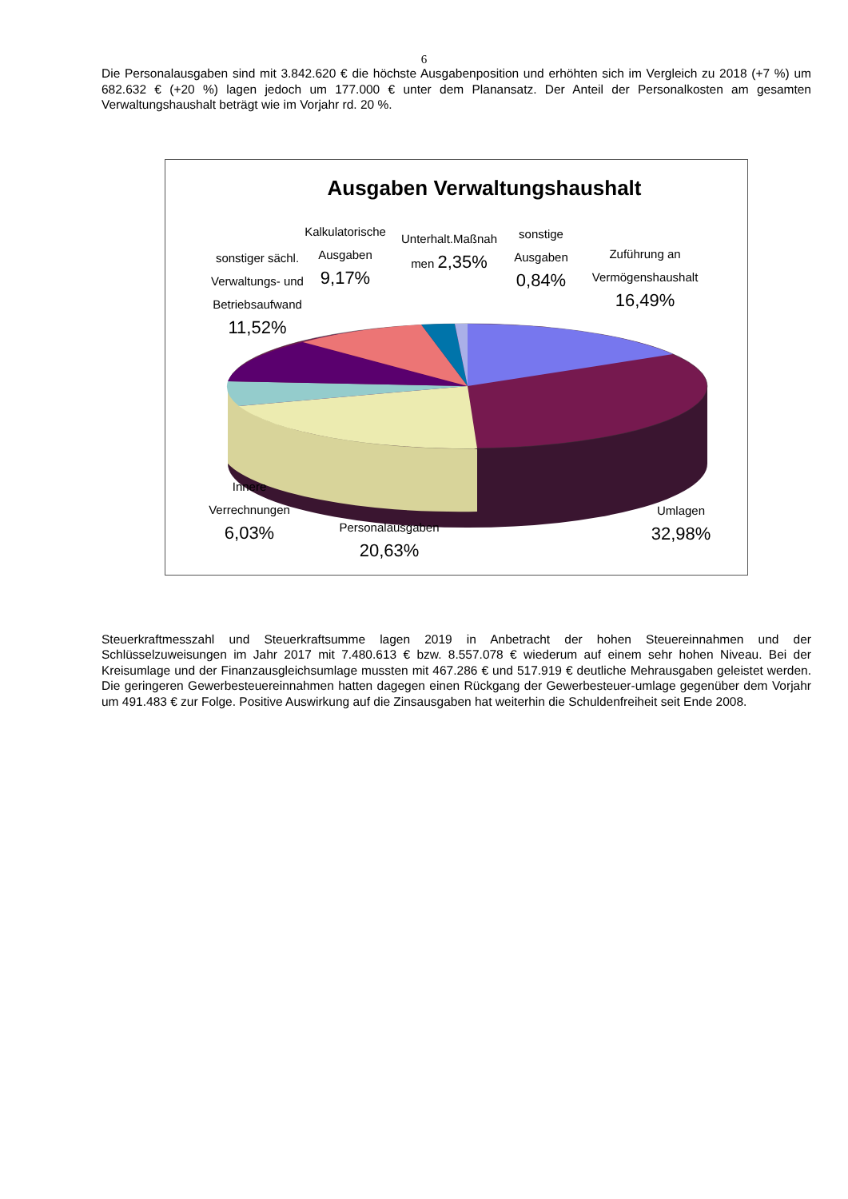6
Die Personalausgaben sind mit 3.842.620 € die höchste Ausgabenposition und erhöhten sich im Vergleich zu 2018 (+7 %) um 682.632 € (+20 %) lagen jedoch um 177.000 € unter dem Planansatz. Der Anteil der Personalkosten am gesamten Verwaltungshaushalt beträgt wie im Vorjahr rd. 20 %.
Ausgaben Verwaltungshaushalt
sonstiger sächl.
Verwaltungs- und
Betriebsaufwand
11,52%
Kalkulatorische
Ausgaben
9,17%
Unterhalt.Maßnah
men 2,35%
sonstige
Ausgaben
0,84%
Zuführung an
Vermögenshaushalt
16,49%
Innere
Verrechnungen
6,03%
Personalausgaben
20,63%
Umlagen
32,98%
Steuerkraftmesszahl und Steuerkraftsumme lagen 2019 in Anbetracht der hohen Steuereinnahmen und der Schlüsselzuweisungen im Jahr 2017 mit 7.480.613 € bzw. 8.557.078 € wiederum auf einem sehr hohen Niveau. Bei der Kreisumlage und der Finanzausgleichsumlage mussten mit 467.286 € und 517.919 € deutliche Mehrausgaben geleistet werden. Die geringeren Gewerbesteuereinnahmen hatten dagegen einen Rückgang der Gewerbesteuer-umlage gegenüber dem Vorjahr um 491.483 € zur Folge. Positive Auswirkung auf die Zinsausgaben hat weiterhin die Schuldenfreiheit seit Ende 2008.